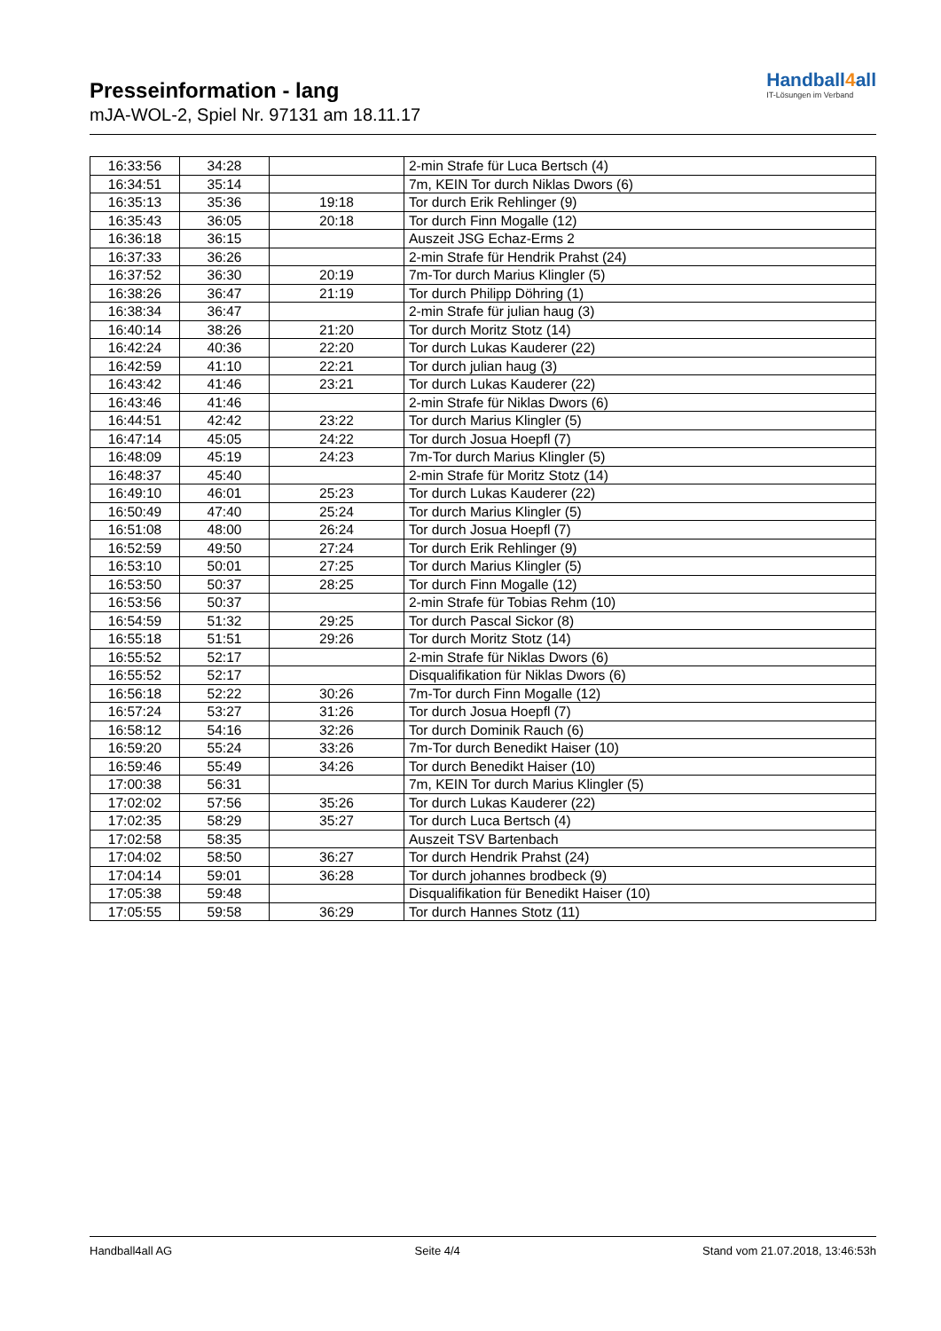Presseinformation - lang
mJA-WOL-2, Spiel Nr. 97131 am 18.11.17
Handball4all
IT-Lösungen im Verband
| 16:33:56 | 34:28 | | 2-min Strafe für Luca Bertsch (4) |
| 16:34:51 | 35:14 | | 7m, KEIN Tor durch Niklas Dwors (6) |
| 16:35:13 | 35:36 | 19:18 | Tor durch Erik Rehlinger (9) |
| 16:35:43 | 36:05 | 20:18 | Tor durch Finn Mogalle (12) |
| 16:36:18 | 36:15 | | Auszeit JSG Echaz-Erms 2 |
| 16:37:33 | 36:26 | | 2-min Strafe für Hendrik Prahst (24) |
| 16:37:52 | 36:30 | 20:19 | 7m-Tor durch Marius Klingler (5) |
| 16:38:26 | 36:47 | 21:19 | Tor durch Philipp Döhring (1) |
| 16:38:34 | 36:47 | | 2-min Strafe für julian haug (3) |
| 16:40:14 | 38:26 | 21:20 | Tor durch Moritz Stotz (14) |
| 16:42:24 | 40:36 | 22:20 | Tor durch Lukas Kauderer (22) |
| 16:42:59 | 41:10 | 22:21 | Tor durch julian haug (3) |
| 16:43:42 | 41:46 | 23:21 | Tor durch Lukas Kauderer (22) |
| 16:43:46 | 41:46 | | 2-min Strafe für Niklas Dwors (6) |
| 16:44:51 | 42:42 | 23:22 | Tor durch Marius Klingler (5) |
| 16:47:14 | 45:05 | 24:22 | Tor durch Josua Hoepfl (7) |
| 16:48:09 | 45:19 | 24:23 | 7m-Tor durch Marius Klingler (5) |
| 16:48:37 | 45:40 | | 2-min Strafe für Moritz Stotz (14) |
| 16:49:10 | 46:01 | 25:23 | Tor durch Lukas Kauderer (22) |
| 16:50:49 | 47:40 | 25:24 | Tor durch Marius Klingler (5) |
| 16:51:08 | 48:00 | 26:24 | Tor durch Josua Hoepfl (7) |
| 16:52:59 | 49:50 | 27:24 | Tor durch Erik Rehlinger (9) |
| 16:53:10 | 50:01 | 27:25 | Tor durch Marius Klingler (5) |
| 16:53:50 | 50:37 | 28:25 | Tor durch Finn Mogalle (12) |
| 16:53:56 | 50:37 | | 2-min Strafe für Tobias Rehm (10) |
| 16:54:59 | 51:32 | 29:25 | Tor durch Pascal Sickor (8) |
| 16:55:18 | 51:51 | 29:26 | Tor durch Moritz Stotz (14) |
| 16:55:52 | 52:17 | | 2-min Strafe für Niklas Dwors (6) |
| 16:55:52 | 52:17 | | Disqualifikation für Niklas Dwors (6) |
| 16:56:18 | 52:22 | 30:26 | 7m-Tor durch Finn Mogalle (12) |
| 16:57:24 | 53:27 | 31:26 | Tor durch Josua Hoepfl (7) |
| 16:58:12 | 54:16 | 32:26 | Tor durch Dominik Rauch (6) |
| 16:59:20 | 55:24 | 33:26 | 7m-Tor durch Benedikt Haiser (10) |
| 16:59:46 | 55:49 | 34:26 | Tor durch Benedikt Haiser (10) |
| 17:00:38 | 56:31 | | 7m, KEIN Tor durch Marius Klingler (5) |
| 17:02:02 | 57:56 | 35:26 | Tor durch Lukas Kauderer (22) |
| 17:02:35 | 58:29 | 35:27 | Tor durch Luca Bertsch (4) |
| 17:02:58 | 58:35 | | Auszeit TSV Bartenbach |
| 17:04:02 | 58:50 | 36:27 | Tor durch Hendrik Prahst (24) |
| 17:04:14 | 59:01 | 36:28 | Tor durch johannes brodbeck (9) |
| 17:05:38 | 59:48 | | Disqualifikation für Benedikt Haiser (10) |
| 17:05:55 | 59:58 | 36:29 | Tor durch Hannes Stotz (11) |
Handball4all AG Seite 4/4 Stand vom 21.07.2018, 13:46:53h